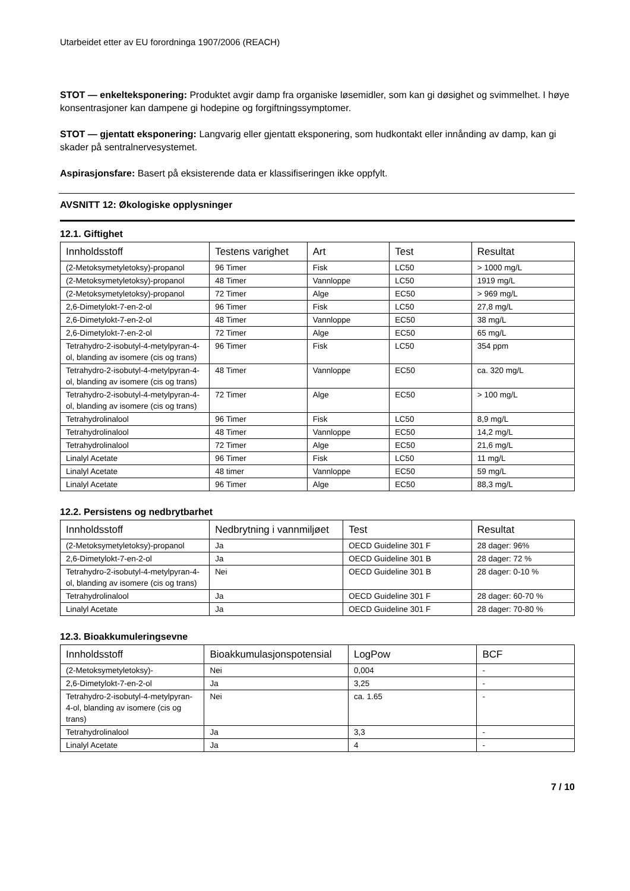Utarbeidet etter av EU forordninga 1907/2006 (REACH)
STOT — enkelteksponering: Produktet avgir damp fra organiske løsemidler, som kan gi døsighet og svimmelhet. I høye konsentrasjoner kan dampene gi hodepine og forgiftningssymptomer.
STOT — gjentatt eksponering: Langvarig eller gjentatt eksponering, som hudkontakt eller innånding av damp, kan gi skader på sentralnervesystemet.
Aspirasjonsfare: Basert på eksisterende data er klassifiseringen ikke oppfylt.
AVSNITT 12: Økologiske opplysninger
12.1. Giftighet
| Innholdsstoff | Testens varighet | Art | Test | Resultat |
| --- | --- | --- | --- | --- |
| (2-Metoksymetyletoksy)-propanol | 96 Timer | Fisk | LC50 | > 1000 mg/L |
| (2-Metoksymetyletoksy)-propanol | 48 Timer | Vannloppe | LC50 | 1919 mg/L |
| (2-Metoksymetyletoksy)-propanol | 72 Timer | Alge | EC50 | > 969 mg/L |
| 2,6-Dimetylokt-7-en-2-ol | 96 Timer | Fisk | LC50 | 27,8 mg/L |
| 2,6-Dimetylokt-7-en-2-ol | 48 Timer | Vannloppe | EC50 | 38 mg/L |
| 2,6-Dimetylokt-7-en-2-ol | 72 Timer | Alge | EC50 | 65 mg/L |
| Tetrahydro-2-isobutyl-4-metylpyran-4-ol, blanding av isomere (cis og trans) | 96 Timer | Fisk | LC50 | 354 ppm |
| Tetrahydro-2-isobutyl-4-metylpyran-4-ol, blanding av isomere (cis og trans) | 48 Timer | Vannloppe | EC50 | ca. 320 mg/L |
| Tetrahydro-2-isobutyl-4-metylpyran-4-ol, blanding av isomere (cis og trans) | 72 Timer | Alge | EC50 | > 100 mg/L |
| Tetrahydrolinalool | 96 Timer | Fisk | LC50 | 8,9 mg/L |
| Tetrahydrolinalool | 48 Timer | Vannloppe | EC50 | 14,2 mg/L |
| Tetrahydrolinalool | 72 Timer | Alge | EC50 | 21,6 mg/L |
| Linalyl Acetate | 96 Timer | Fisk | LC50 | 11 mg/L |
| Linalyl Acetate | 48 timer | Vannloppe | EC50 | 59 mg/L |
| Linalyl Acetate | 96 Timer | Alge | EC50 | 88,3 mg/L |
12.2. Persistens og nedbrytbarhet
| Innholdsstoff | Nedbrytning i vannmiljøet | Test | Resultat |
| --- | --- | --- | --- |
| (2-Metoksymetyletoksy)-propanol | Ja | OECD Guideline 301 F | 28 dager: 96% |
| 2,6-Dimetylokt-7-en-2-ol | Ja | OECD Guideline 301 B | 28 dager: 72 % |
| Tetrahydro-2-isobutyl-4-metylpyran-4-ol, blanding av isomere (cis og trans) | Nei | OECD Guideline 301 B | 28 dager: 0-10 % |
| Tetrahydrolinalool | Ja | OECD Guideline 301 F | 28 dager: 60-70 % |
| Linalyl Acetate | Ja | OECD Guideline 301 F | 28 dager: 70-80 % |
12.3. Bioakkumuleringsevne
| Innholdsstoff | Bioakkumulasjonspotensial | LogPow | BCF |
| --- | --- | --- | --- |
| (2-Metoksymetyletoksy)- | Nei | 0,004 | - |
| 2,6-Dimetylokt-7-en-2-ol | Ja | 3,25 | - |
| Tetrahydro-2-isobutyl-4-metylpyran-4-ol, blanding av isomere (cis og trans) | Nei | ca. 1.65 | - |
| Tetrahydrolinalool | Ja | 3,3 | - |
| Linalyl Acetate | Ja | 4 | - |
7 / 10